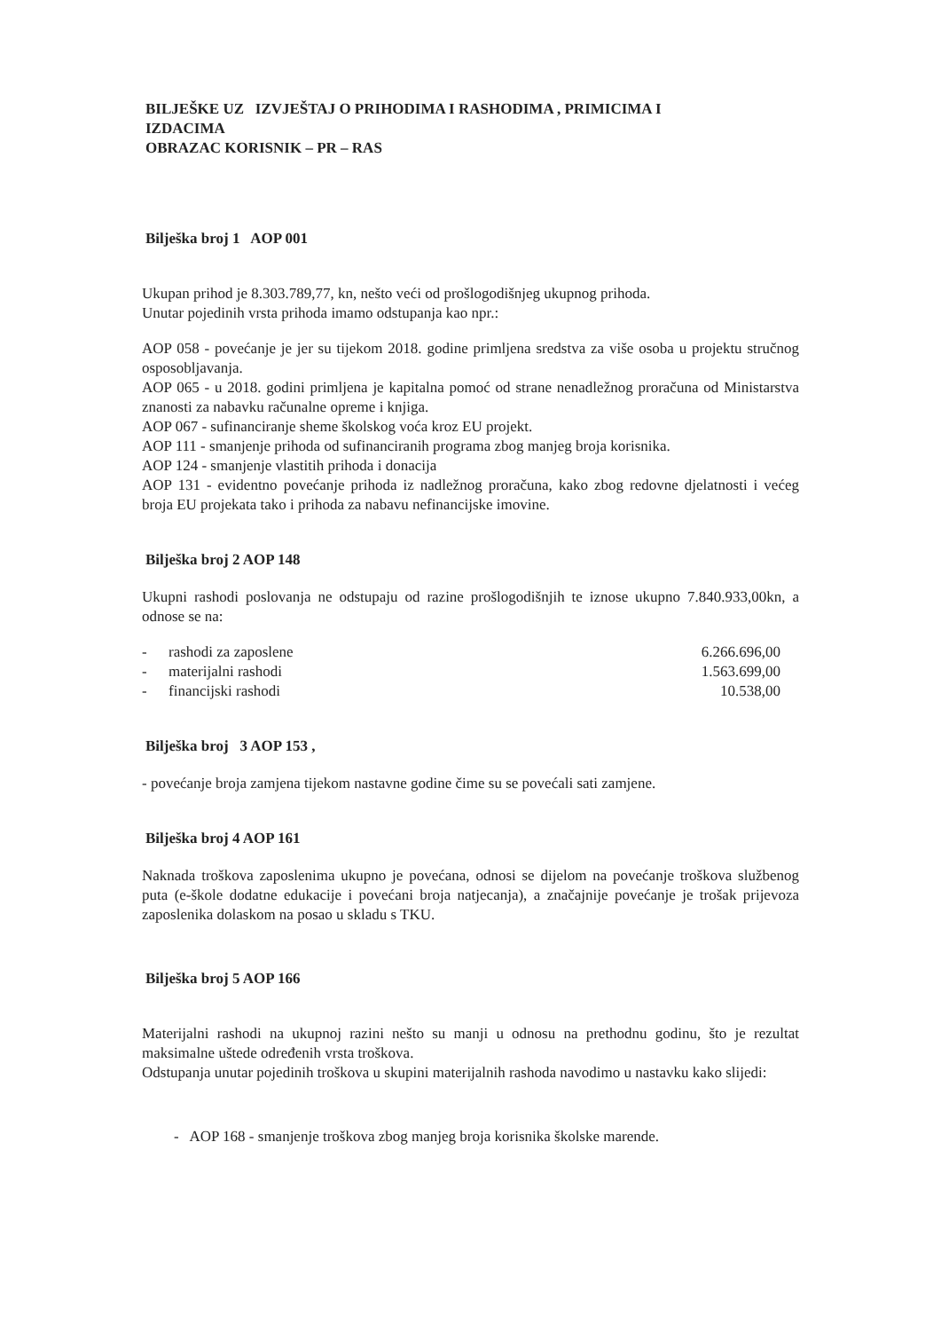BILJEŠKE UZ IZVJEŠTAJ O PRIHODIMA I RASHODIMA , PRIMICIMA I
IZDACIMA
OBRAZAC KORISNIK – PR – RAS
Bilješka broj 1 AOP 001
Ukupan prihod je 8.303.789,77, kn, nešto veći od prošlogodišnjeg ukupnog prihoda.
Unutar pojedinih vrsta prihoda imamo odstupanja kao npr.:
AOP 058 - povećanje je jer su tijekom 2018. godine primljena sredstva za više osoba u projektu stručnog osposobljavanja.
AOP 065 - u 2018. godini primljena je kapitalna pomoć od strane nenadležnog proračuna od Ministarstva znanosti za nabavku računalne opreme i knjiga.
AOP 067 - sufinanciranje sheme školskog voća kroz EU projekt.
AOP 111 - smanjenje prihoda od sufinanciranih programa zbog manjeg broja korisnika.
AOP 124 - smanjenje vlastitih prihoda i donacija
AOP 131 - evidentno povećanje prihoda iz nadležnog proračuna, kako zbog redovne djelatnosti i većeg broja EU projekata tako i prihoda za nabavu nefinancijske imovine.
Bilješka broj 2 AOP 148
Ukupni rashodi poslovanja ne odstupaju od razine prošlogodišnjih te iznose ukupno 7.840.933,00kn, a odnose se na:
| - | rashodi za zaposlene | 6.266.696,00 |
| - | materijalni rashodi | 1.563.699,00 |
| - | financijski rashodi | 10.538,00 |
Bilješka broj 3 AOP 153 ,
- povećanje broja zamjena tijekom nastavne godine čime su se povećali sati zamjene.
Bilješka broj 4 AOP 161
Naknada troškova zaposlenima ukupno je povećana, odnosi se dijelom na povećanje troškova službenog puta (e-škole dodatne edukacije i povećani broja natjecanja), a značajnije povećanje je trošak prijevoza zaposlenika dolaskom na posao u skladu s TKU.
Bilješka broj 5 AOP 166
Materijalni rashodi na ukupnoj razini nešto su manji u odnosu na prethodnu godinu, što je rezultat maksimalne uštede određenih vrsta troškova.
Odstupanja unutar pojedinih troškova u skupini materijalnih rashoda navodimo u nastavku kako slijedi:
- AOP 168 - smanjenje troškova zbog manjeg broja korisnika školske marende.